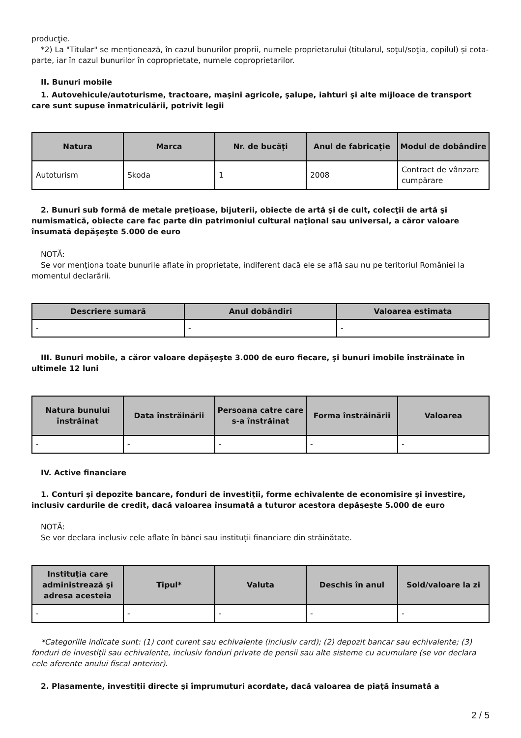producţie.
*2) La "Titular" se menţionează, în cazul bunurilor proprii, numele proprietarului (titularul, soţul/soţia, copilul) și cota-parte, iar în cazul bunurilor în coproprietate, numele coproprietarilor.
II. Bunuri mobile
1. Autovehicule/autoturisme, tractoare, maşini agricole, şalupe, iahturi şi alte mijloace de transport care sunt supuse înmatriculării, potrivit legii
| Natura | Marca | Nr. de bucăţi | Anul de fabricaţie | Modul de dobândire |
| --- | --- | --- | --- | --- |
| Autoturism | Skoda | 1 | 2008 | Contract de vânzare cumpărare |
2. Bunuri sub formă de metale preţioase, bijuterii, obiecte de artă şi de cult, colecţii de artă şi numismatică, obiecte care fac parte din patrimoniul cultural naţional sau universal, a căror valoare însumată depăşeşte 5.000 de euro
NOTĂ:
Se vor menţiona toate bunurile aflate în proprietate, indiferent dacă ele se află sau nu pe teritoriul României la momentul declarării.
| Descriere sumară | Anul dobândiri | Valoarea estimata |
| --- | --- | --- |
| - | - | - |
III. Bunuri mobile, a căror valoare depăşeşte 3.000 de euro fiecare, şi bunuri imobile înstrăinate în ultimele 12 luni
| Natura bunului înstrăinat | Data înstrăinării | Persoana catre care s-a înstrăinat | Forma înstrăinării | Valoarea |
| --- | --- | --- | --- | --- |
| - | - | - | - | - |
IV. Active financiare
1. Conturi şi depozite bancare, fonduri de investiţii, forme echivalente de economisire şi investire, inclusiv cardurile de credit, dacă valoarea însumată a tuturor acestora depăşeşte 5.000 de euro
NOTĂ:
Se vor declara inclusiv cele aflate în bănci sau instituţii financiare din străinătate.
| Instituţia care administrează şi adresa acesteia | Tipul* | Valuta | Deschis în anul | Sold/valoare la zi |
| --- | --- | --- | --- | --- |
| - | - | - | - | - |
*Categoriile indicate sunt: (1) cont curent sau echivalente (inclusiv card); (2) depozit bancar sau echivalente; (3) fonduri de investiţii sau echivalente, inclusiv fonduri private de pensii sau alte sisteme cu acumulare (se vor declara cele aferente anului fiscal anterior).
2. Plasamente, investiţii directe şi împrumuturi acordate, dacă valoarea de piaţă însumată a
2 / 5